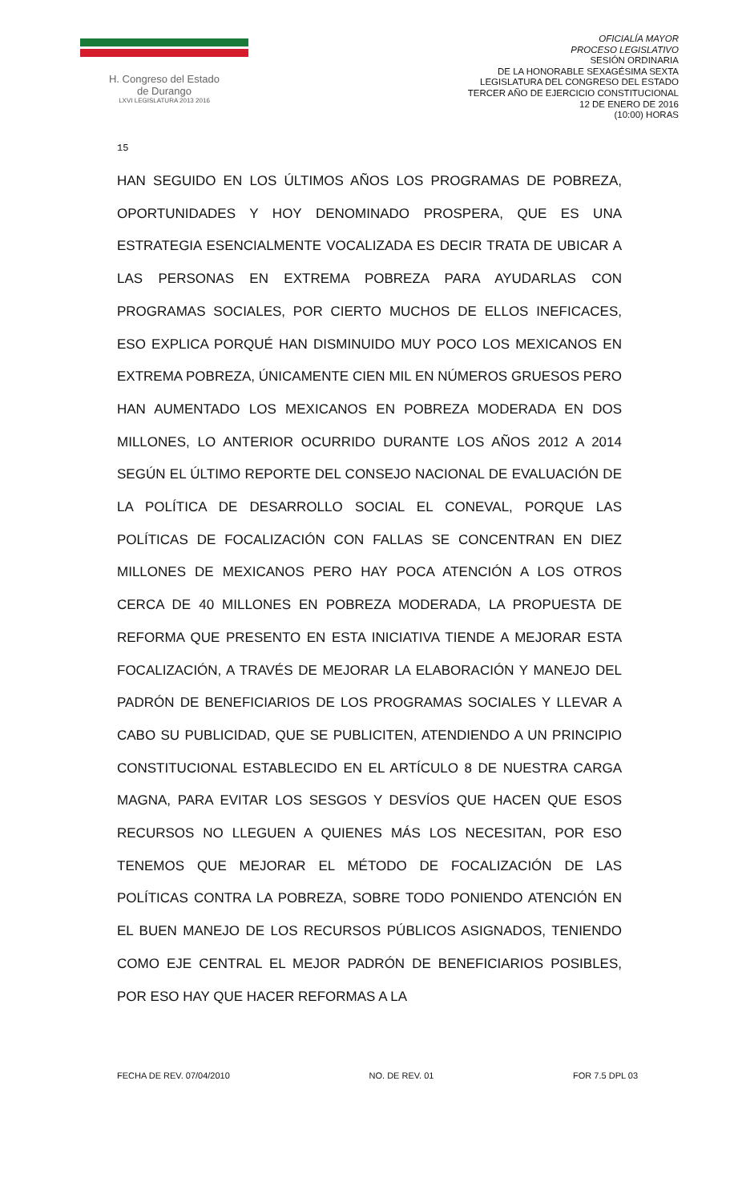H. Congreso del Estado
de Durango
LXVI LEGISLATURA 2013 2016
OFICIALÍA MAYOR
PROCESO LEGISLATIVO
SESIÓN ORDINARIA
DE LA HONORABLE SEXAGÉSIMA SEXTA
LEGISLATURA DEL CONGRESO DEL ESTADO
TERCER AÑO DE EJERCICIO CONSTITUCIONAL
12 DE ENERO DE 2016
(10:00) HORAS
15
HAN SEGUIDO EN LOS ÚLTIMOS AÑOS LOS PROGRAMAS DE POBREZA, OPORTUNIDADES Y HOY DENOMINADO PROSPERA, QUE ES UNA ESTRATEGIA ESENCIALMENTE VOCALIZADA ES DECIR TRATA DE UBICAR A LAS PERSONAS EN EXTREMA POBREZA PARA AYUDARLAS CON PROGRAMAS SOCIALES, POR CIERTO MUCHOS DE ELLOS INEFICACES, ESO EXPLICA PORQUÉ HAN DISMINUIDO MUY POCO LOS MEXICANOS EN EXTREMA POBREZA, ÚNICAMENTE CIEN MIL EN NÚMEROS GRUESOS PERO HAN AUMENTADO LOS MEXICANOS EN POBREZA MODERADA EN DOS MILLONES, LO ANTERIOR OCURRIDO DURANTE LOS AÑOS 2012 A 2014 SEGÚN EL ÚLTIMO REPORTE DEL CONSEJO NACIONAL DE EVALUACIÓN DE LA POLÍTICA DE DESARROLLO SOCIAL EL CONEVAL, PORQUE LAS POLÍTICAS DE FOCALIZACIÓN CON FALLAS SE CONCENTRAN EN DIEZ MILLONES DE MEXICANOS PERO HAY POCA ATENCIÓN A LOS OTROS CERCA DE 40 MILLONES EN POBREZA MODERADA, LA PROPUESTA DE REFORMA QUE PRESENTO EN ESTA INICIATIVA TIENDE A MEJORAR ESTA FOCALIZACIÓN, A TRAVÉS DE MEJORAR LA ELABORACIÓN Y MANEJO DEL PADRÓN DE BENEFICIARIOS DE LOS PROGRAMAS SOCIALES Y LLEVAR A CABO SU PUBLICIDAD, QUE SE PUBLICITEN, ATENDIENDO A UN PRINCIPIO CONSTITUCIONAL ESTABLECIDO EN EL ARTÍCULO 8 DE NUESTRA CARGA MAGNA, PARA EVITAR LOS SESGOS Y DESVÍOS QUE HACEN QUE ESOS RECURSOS NO LLEGUEN A QUIENES MÁS LOS NECESITAN, POR ESO TENEMOS QUE MEJORAR EL MÉTODO DE FOCALIZACIÓN DE LAS POLÍTICAS CONTRA LA POBREZA, SOBRE TODO PONIENDO ATENCIÓN EN EL BUEN MANEJO DE LOS RECURSOS PÚBLICOS ASIGNADOS, TENIENDO COMO EJE CENTRAL EL MEJOR PADRÓN DE BENEFICIARIOS POSIBLES, POR ESO HAY QUE HACER REFORMAS A LA
FECHA DE REV. 07/04/2010 NO. DE REV. 01 FOR 7.5 DPL 03